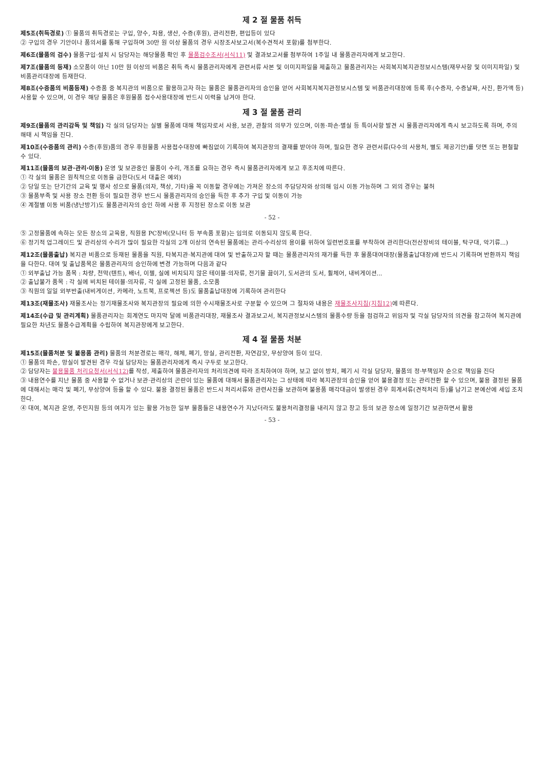제 2 절 물품 취득
제5조(취득경로) ① 물품의 취득경로는 구입, 양수, 차용, 생산, 수증(후원), 관리전환, 편입등이 있다
② 구입의 경우 기안이나 품의서를 통해 구입하며 30만 원 이상 물품의 경우 시장조사보고서(복수견적서 포함)를 첨부한다.
제6조(물품의 검수) 물품구입·설치 시 담당자는 해당물품 확인 후 물품검수조서(서식11) 및 결과보고서를 첨부하여 1주일 내 물품관리자에게 보고한다.
제7조(물품의 등재) 소모품이 아닌 10만 원 이상의 비품은 취득 즉시 물품관리자에게 관련서류 사본 및 이미지파일을 제출하고 물품관리자는 사회복지복지관정보시스템(재무사항 및 이미지파일) 및 비품관리대장에 등재한다.
제8조(수증품의 비품등재) 수증품 중 복지관의 비품으로 활용하고자 하는 물품은 물품관리자의 승인을 얻어 사회복지복지관정보시스템 및 비품관리대장에 등록 후(수증자, 수증날짜, 사진, 환가액 등) 사용할 수 있으며, 이 경우 해당 물품은 후원물품 접수사용대장에 반드시 이력을 남겨야 한다.
제 3 절 물품 관리
제9조(물품의 관리감독 및 책임) 각 실의 담당자는 실별 물품에 대해 책임자로서 사용, 보관, 관찰의 의무가 있으며, 이동·파손·멸실 등 특이사항 발견 시 물품관리자에게 즉시 보고하도록 하며, 주의 해태 시 책임을 진다.
제10조(수증품의 관리) 수증(후원)품의 경우 후원물품 사용접수대장에 빠짐없이 기록하여 복지관장의 결재를 받아야 하며, 필요한 경우 관련서류(다수의 사용처, 별도 제공기안)를 덧면 또는 편철할 수 있다.
제11조(물품의 보관·관리·이동) 운영 및 보관중인 물품이 수리, 개조를 요하는 경우 즉시 물품관리자에게 보고 후조치에 따른다.
① 각 실의 물품은 원칙적으로 이동을 금한다(도서 대출은 예외)
② 당일 또는 단기간의 교육 및 행사 성으로 물품(의자, 책상, 기타)을 꼭 이동할 경우에는 가져온 장소의 주담당자와 상의해 임시 이동 가능하며 그 외의 경우는 불허
③ 물품부족 및 사용 장소 전환 등이 필요한 경우 반드시 물품관리자의 승인을 득한 후 추가 구입 및 이동이 가능
④ 계절별 이동 비품(냉난방기)도 물품관리자의 승인 하에 사용 후 지정된 장소로 이동 보관
- 52 -
⑤ 고정물품에 속하는 모든 장소의 교육용, 직원용 PC장비(모니터 등 부속품 포함)는 임의로 이동되지 않도록 한다.
⑥ 정기적 업그레이드 및 관리상의 수리가 많이 필요한 각실의 2개 이상의 연속된 물품에는 관리·수리상의 용이를 위하여 일련번호표를 부착하여 관리한다(전산장비의 테이블, 탁구대, 악기류...)
제12조(물품출납) 복지관 비품으로 등재된 물품을 직원, 타복지관·복지관에 대여 및 반출하고자 할 때는 물품관리자의 재가를 득한 후 물품대여대장(물품출납대장)에 반드시 기록하며 반환까지 책임을 다한다. 대여 및 출납품목은 물품관리자의 승인하에 변경 가능하며 다음과 같다
① 외부출납 가능 품목 : 차량, 천막(텐트), 배너, 이젤, 실에 비치되지 않은 테이블·의자류, 전기물 끓이기, 도서관의 도서, 휠체어, 내비게이션...
② 출납불가 품목 : 각 실에 비치된 테이블·의자류, 각 실에 고정된 물품, 소모품
③ 직원의 일일 외부반출(내비게이션, 카메라, 노트북, 프로젝션 등)도 물품출납대장에 기록하여 관리한다
제13조(재물조사) 재물조사는 정기재물조사와 복지관장의 필요에 의한 수시재물조사로 구분할 수 있으며 그 절차와 내용은 재물조사지침(지침12) 에 따른다.
제14조(수급 및 관리계획) 물품관리자는 회계연도 마지막 달에 비품관리대장, 재물조사 결과보고서, 복지관정보시스템의 물품수량 등을 점검하고 위임자 및 각실 담당자의 의견을 참고하여 복지관에 필요한 차년도 물품수급계획을 수립하여 복지관장에게 보고한다.
제 4 절 물품 처분
제15조(물품처분 및 불용품 관리) 물품의 처분경로는 매각, 해체, 폐기, 망실, 관리전환, 자연감모, 무상양여 등이 있다.
① 물품의 파손, 망실이 발견된 경우 각실 담당자는 물품관리자에게 즉시 구두로 보고한다.
② 담당자는 불용물품 처리요청서(서식12) 를 작성, 제출하여 물품관리자의 처리의견에 따라 조치하여야 하며, 보고 없이 방치, 폐기 시 각실 담당자, 물품의 정·부책임자 순으로 책임을 진다
③ 내용연수를 지난 물품 중 사용할 수 없거나 보관·관리상의 곤란이 있는 물품에 대해서 물품관리자는 그 상태에 따라 복지관장의 승인을 얻어 불용결정 또는 관리전환 할 수 있으며, 불용 결정된 물품에 대해서는 매각 및 폐기, 무상양여 등을 할 수 있다. 불용 결정된 물품은 반드시 처리서류와 관련사진을 보관하며 불용품 매각대금이 발생된 경우 회계서류(견적처리 등)를 남기고 본예산에 세입 조치한다.
④ 대여, 복지관 운영, 주민지원 등의 여지가 있는 활용 가능한 일부 물품들은 내용연수가 지났더라도 불용처리결정을 내리지 않고 창고 등의 보관 장소에 일정기간 보관하면서 활용
- 53 -